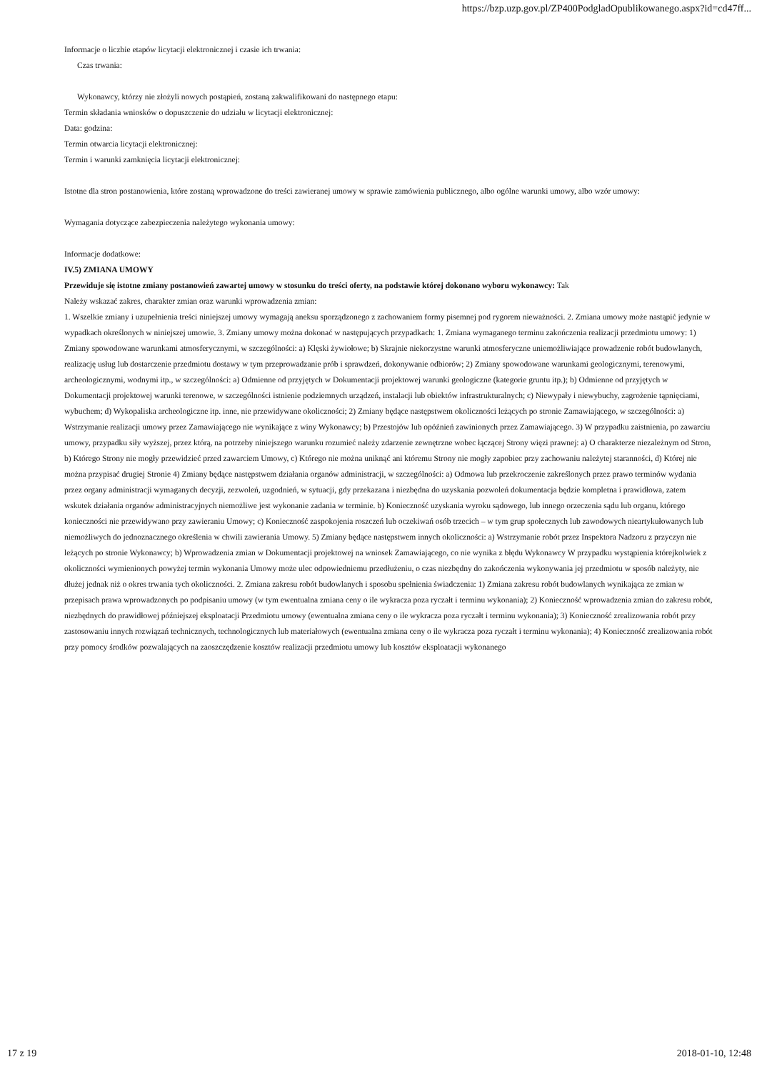https://bzp.uzp.gov.pl/ZP400PodgladOpublikowanego.aspx?id=cd47ff...
Informacje o liczbie etapów licytacji elektronicznej i czasie ich trwania:
Czas trwania:
Wykonawcy, którzy nie złożyli nowych postąpień, zostaną zakwalifikowani do następnego etapu:
Termin składania wniosków o dopuszczenie do udziału w licytacji elektronicznej:
Data: godzina:
Termin otwarcia licytacji elektronicznej:
Termin i warunki zamknięcia licytacji elektronicznej:
Istotne dla stron postanowienia, które zostaną wprowadzone do treści zawieranej umowy w sprawie zamówienia publicznego, albo ogólne warunki umowy, albo wzór umowy:
Wymagania dotyczące zabezpieczenia należytego wykonania umowy:
Informacje dodatkowe:
IV.5) ZMIANA UMOWY
Przewiduje się istotne zmiany postanowień zawartej umowy w stosunku do treści oferty, na podstawie której dokonano wyboru wykonawcy: Tak
Należy wskazać zakres, charakter zmian oraz warunki wprowadzenia zmian:
1. Wszelkie zmiany i uzupełnienia treści niniejszej umowy wymagają aneksu sporządzonego z zachowaniem formy pisemnej pod rygorem nieważności. 2. Zmiana umowy może nastąpić jedynie w wypadkach określonych w niniejszej umowie. 3. Zmiany umowy można dokonać w następujących przypadkach: 1. Zmiana wymaganego terminu zakończenia realizacji przedmiotu umowy: 1) Zmiany spowodowane warunkami atmosferycznymi, w szczególności: a) Klęski żywiołowe; b) Skrajnie niekorzystne warunki atmosferyczne uniemożliwiające prowadzenie robót budowlanych, realizację usług lub dostarczenie przedmiotu dostawy w tym przeprowadzanie prób i sprawdzeń, dokonywanie odbiorów; 2) Zmiany spowodowane warunkami geologicznymi, terenowymi, archeologicznymi, wodnymi itp., w szczególności: a) Odmienne od przyjętych w Dokumentacji projektowej warunki geologiczne (kategorie gruntu itp.); b) Odmienne od przyjętych w Dokumentacji projektowej warunki terenowe, w szczególności istnienie podziemnych urządzeń, instalacji lub obiektów infrastrukturalnych; c) Niewypały i niewybuchy, zagrożenie tąpnięciami, wybuchem; d) Wykopaliska archeologiczne itp. inne, nie przewidywane okoliczności; 2) Zmiany będące następstwem okoliczności leżących po stronie Zamawiającego, w szczególności: a) Wstrzymanie realizacji umowy przez Zamawiającego nie wynikające z winy Wykonawcy; b) Przestojów lub opóźnień zawinionych przez Zamawiającego. 3) W przypadku zaistnienia, po zawarciu umowy, przypadku siły wyższej, przez którą, na potrzeby niniejszego warunku rozumieć należy zdarzenie zewnętrzne wobec łączącej Strony więzi prawnej: a) O charakterze niezależnym od Stron, b) Którego Strony nie mogły przewidzieć przed zawarciem Umowy, c) Którego nie można uniknąć ani któremu Strony nie mogły zapobiec przy zachowaniu należytej staranności, d) Której nie można przypisać drugiej Stronie 4) Zmiany będące następstwem działania organów administracji, w szczególności: a) Odmowa lub przekroczenie zakreślonych przez prawo terminów wydania przez organy administracji wymaganych decyzji, zezwoleń, uzgodnień, w sytuacji, gdy przekazana i niezbędna do uzyskania pozwoleń dokumentacja będzie kompletna i prawidłowa, zatem wskutek działania organów administracyjnych niemożliwe jest wykonanie zadania w terminie. b) Konieczność uzyskania wyroku sądowego, lub innego orzeczenia sądu lub organu, którego konieczności nie przewidywano przy zawieraniu Umowy; c) Konieczność zaspokojenia roszczeń lub oczekiwań osób trzecich – w tym grup społecznych lub zawodowych nieartykułowanych lub niemożliwych do jednoznacznego określenia w chwili zawierania Umowy. 5) Zmiany będące następstwem innych okoliczności: a) Wstrzymanie robót przez Inspektora Nadzoru z przyczyn nie leżących po stronie Wykonawcy; b) Wprowadzenia zmian w Dokumentacji projektowej na wniosek Zamawiającego, co nie wynika z błędu Wykonawcy W przypadku wystąpienia którejkolwiek z okoliczności wymienionych powyżej termin wykonania Umowy może ulec odpowiedniemu przedłużeniu, o czas niezbędny do zakończenia wykonywania jej przedmiotu w sposób należyty, nie dłużej jednak niż o okres trwania tych okoliczności. 2. Zmiana zakresu robót budowlanych i sposobu spełnienia świadczenia: 1) Zmiana zakresu robót budowlanych wynikająca ze zmian w przepisach prawa wprowadzonych po podpisaniu umowy (w tym ewentualna zmiana ceny o ile wykracza poza ryczałt i terminu wykonania); 2) Konieczność wprowadzenia zmian do zakresu robót, niezbędnych do prawidłowej późniejszej eksploatacji Przedmiotu umowy (ewentualna zmiana ceny o ile wykracza poza ryczałt i terminu wykonania); 3) Konieczność zrealizowania robót przy zastosowaniu innych rozwiązań technicznych, technologicznych lub materiałowych (ewentualna zmiana ceny o ile wykracza poza ryczałt i terminu wykonania); 4) Konieczność zrealizowania robót przy pomocy środków pozwalających na zaoszczędzenie kosztów realizacji przedmiotu umowy lub kosztów eksploatacji wykonanego
17 z 19 2018-01-10, 12:48